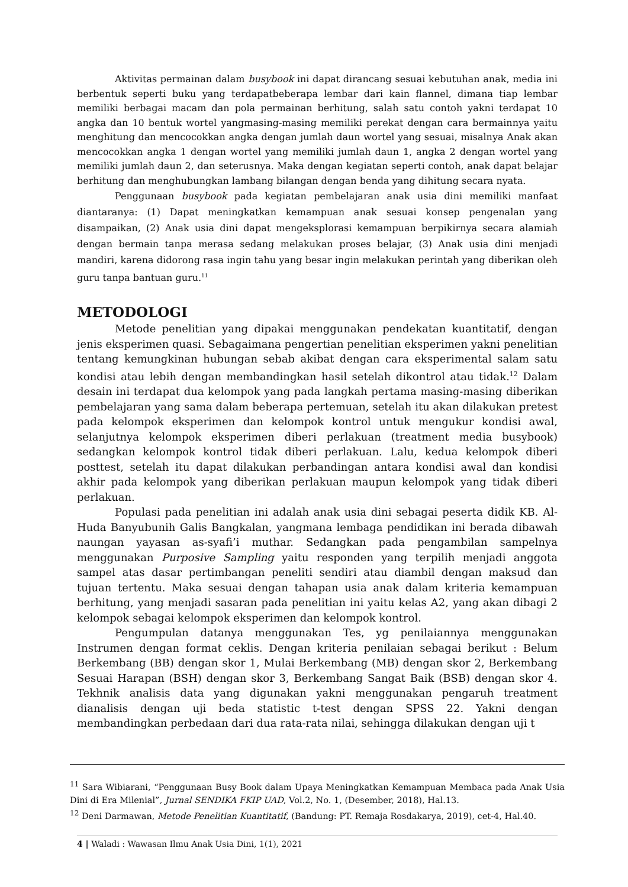Aktivitas permainan dalam busybook ini dapat dirancang sesuai kebutuhan anak, media ini berbentuk seperti buku yang terdapatbeberapa lembar dari kain flannel, dimana tiap lembar memiliki berbagai macam dan pola permainan berhitung, salah satu contoh yakni terdapat 10 angka dan 10 bentuk wortel yangmasing-masing memiliki perekat dengan cara bermainnya yaitu menghitung dan mencocokkan angka dengan jumlah daun wortel yang sesuai, misalnya Anak akan mencocokkan angka 1 dengan wortel yang memiliki jumlah daun 1, angka 2 dengan wortel yang memiliki jumlah daun 2, dan seterusnya. Maka dengan kegiatan seperti contoh, anak dapat belajar berhitung dan menghubungkan lambang bilangan dengan benda yang dihitung secara nyata.
Penggunaan busybook pada kegiatan pembelajaran anak usia dini memiliki manfaat diantaranya: (1) Dapat meningkatkan kemampuan anak sesuai konsep pengenalan yang disampaikan, (2) Anak usia dini dapat mengeksplorasi kemampuan berpikirnya secara alamiah dengan bermain tanpa merasa sedang melakukan proses belajar, (3) Anak usia dini menjadi mandiri, karena didorong rasa ingin tahu yang besar ingin melakukan perintah yang diberikan oleh guru tanpa bantuan guru.<sup>11</sup>
METODOLOGI
Metode penelitian yang dipakai menggunakan pendekatan kuantitatif, dengan jenis eksperimen quasi. Sebagaimana pengertian penelitian eksperimen yakni penelitian tentang kemungkinan hubungan sebab akibat dengan cara eksperimental salam satu kondisi atau lebih dengan membandingkan hasil setelah dikontrol atau tidak.<sup>12</sup> Dalam desain ini terdapat dua kelompok yang pada langkah pertama masing-masing diberikan pembelajaran yang sama dalam beberapa pertemuan, setelah itu akan dilakukan pretest pada kelompok eksperimen dan kelompok kontrol untuk mengukur kondisi awal, selanjutnya kelompok eksperimen diberi perlakuan (treatment media busybook) sedangkan kelompok kontrol tidak diberi perlakuan. Lalu, kedua kelompok diberi posttest, setelah itu dapat dilakukan perbandingan antara kondisi awal dan kondisi akhir pada kelompok yang diberikan perlakuan maupun kelompok yang tidak diberi perlakuan.
Populasi pada penelitian ini adalah anak usia dini sebagai peserta didik KB. Al-Huda Banyubunih Galis Bangkalan, yangmana lembaga pendidikan ini berada dibawah naungan yayasan as-syafi’i muthar. Sedangkan pada pengambilan sampelnya menggunakan Purposive Sampling yaitu responden yang terpilih menjadi anggota sampel atas dasar pertimbangan peneliti sendiri atau diambil dengan maksud dan tujuan tertentu. Maka sesuai dengan tahapan usia anak dalam kriteria kemampuan berhitung, yang menjadi sasaran pada penelitian ini yaitu kelas A2, yang akan dibagi 2 kelompok sebagai kelompok eksperimen dan kelompok kontrol.
Pengumpulan datanya menggunakan Tes, yg penilaiannya menggunakan Instrumen dengan format ceklis. Dengan kriteria penilaian sebagai berikut : Belum Berkembang (BB) dengan skor 1, Mulai Berkembang (MB) dengan skor 2, Berkembang Sesuai Harapan (BSH) dengan skor 3, Berkembang Sangat Baik (BSB) dengan skor 4. Tekhnik analisis data yang digunakan yakni menggunakan pengaruh treatment dianalisis dengan uji beda statistic t-test dengan SPSS 22. Yakni dengan membandingkan perbedaan dari dua rata-rata nilai, sehingga dilakukan dengan uji t
<sup>11</sup> Sara Wibiarani, “Penggunaan Busy Book dalam Upaya Meningkatkan Kemampuan Membaca pada Anak Usia Dini di Era Milenial”, Jurnal SENDIKA FKIP UAD, Vol.2, No. 1, (Desember, 2018), Hal.13.
<sup>12</sup> Deni Darmawan, Metode Penelitian Kuantitatif, (Bandung: PT. Remaja Rosdakarya, 2019), cet-4, Hal.40.
4 | Waladi : Wawasan Ilmu Anak Usia Dini, 1(1), 2021